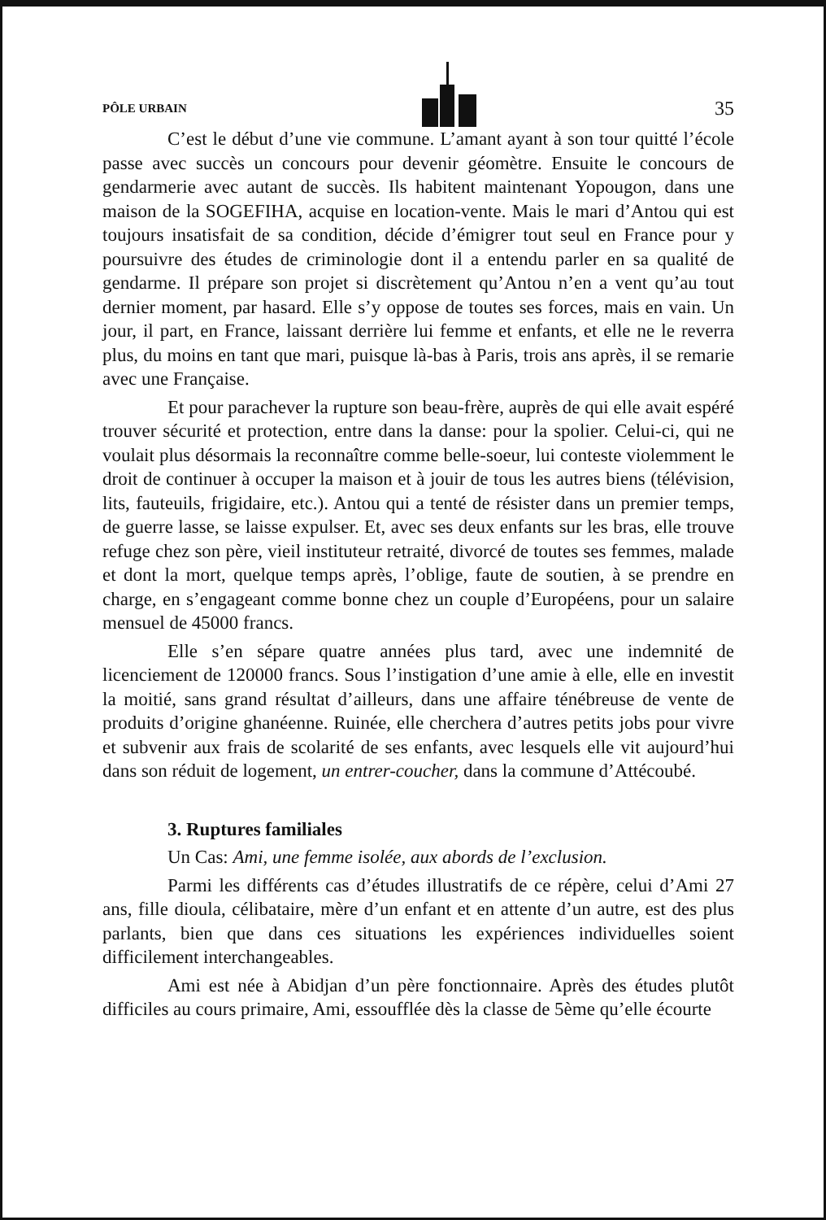PÔLE URBAIN
35
C’est le début d’une vie commune. L’amant ayant à son tour quitté l’école passe avec succès un concours pour devenir géomètre. Ensuite le concours de gendarmerie avec autant de succès. Ils habitent maintenant Yopougon, dans une maison de la SOGEFIHA, acquise en location-vente. Mais le mari d’Antou qui est toujours insatisfait de sa condition, décide d’émigrer tout seul en France pour y poursuivre des études de criminologie dont il a entendu parler en sa qualité de gendarme. Il prépare son projet si discrètement qu’Antou n’en a vent qu’au tout dernier moment, par hasard. Elle s’y oppose de toutes ses forces, mais en vain. Un jour, il part, en France, laissant derrière lui femme et enfants, et elle ne le reverra plus, du moins en tant que mari, puisque là-bas à Paris, trois ans après, il se remarie avec une Française.
Et pour parachever la rupture son beau-frère, auprès de qui elle avait espéré trouver sécurité et protection, entre dans la danse: pour la spolier. Celui-ci, qui ne voulait plus désormais la reconnaître comme belle-soeur, lui conteste violemment le droit de continuer à occuper la maison et à jouir de tous les autres biens (télévision, lits, fauteuils, frigidaire, etc.). Antou qui a tenté de résister dans un premier temps, de guerre lasse, se laisse expulser. Et, avec ses deux enfants sur les bras, elle trouve refuge chez son père, vieil instituteur retraité, divorcé de toutes ses femmes, malade et dont la mort, quelque temps après, l’oblige, faute de soutien, à se prendre en charge, en s’engageant comme bonne chez un couple d’Européens, pour un salaire mensuel de 45000 francs.
Elle s’en sépare quatre années plus tard, avec une indemnité de licenciement de 120000 francs. Sous l’instigation d’une amie à elle, elle en investit la moitié, sans grand résultat d’ailleurs, dans une affaire ténébreuse de vente de produits d’origine ghanéenne. Ruinée, elle cherchera d’autres petits jobs pour vivre et subvenir aux frais de scolarité de ses enfants, avec lesquels elle vit aujourd’hui dans son réduit de logement, un entrer-coucher, dans la commune d’Attécoubé.
3. Ruptures familiales
Un Cas: Ami, une femme isolée, aux abords de l’exclusion.
Parmi les différents cas d’études illustratifs de ce répère, celui d’Ami 27 ans, fille dioula, célibataire, mère d’un enfant et en attente d’un autre, est des plus parlants, bien que dans ces situations les expériences individuelles soient difficilement interchangeables.
Ami est née à Abidjan d’un père fonctionnaire. Après des études plutôt difficiles au cours primaire, Ami, essoufflée dès la classe de 5ème qu’elle écourte